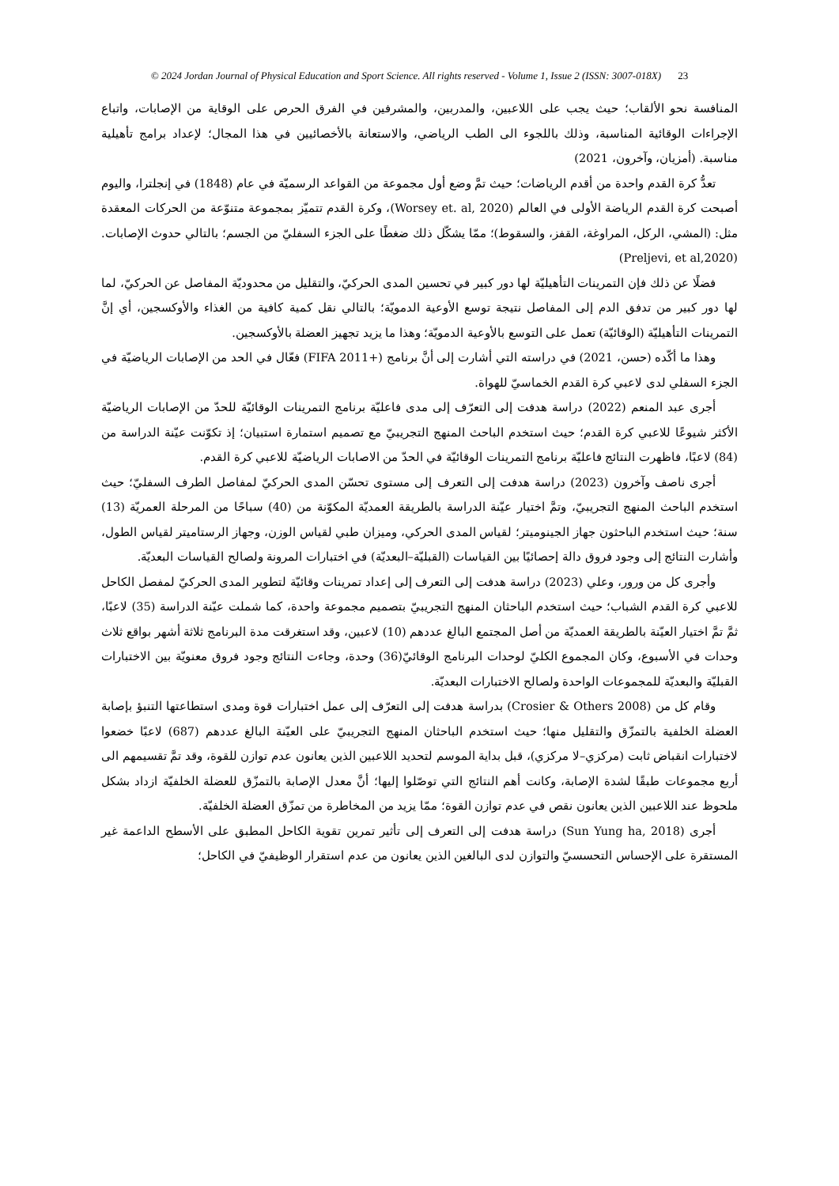© 2024 Jordan Journal of Physical Education and Sport Science. All rights reserved - Volume 1, Issue 2 (ISSN: 3007-018X) 23
المنافسة نحو الألقاب؛ حيث يجب على اللاعبين، والمدربين، والمشرفين في الفرق الحرص على الوقاية من الإصابات، واتباع الإجراءات الوقائية المناسبة، وذلك باللجوء الى الطب الرياضي، والاستعانة بالأخصائيين في هذا المجال؛ لإعداد برامج تأهيلية مناسبة. (أمزيان، وآخرون، 2021)
تعدُّ كرة القدم واحدة من أقدم الرياضات؛ حيث تمَّ وضع أول مجموعة من القواعد الرسميّة في عام (1848) في إنجلترا، واليوم أصبحت كرة القدم الرياضة الأولى في العالم (Worsey et. al, 2020)، وكرة القدم تتميّز بمجموعة متنوّعة من الحركات المعقدة مثل: (المشي، الركل، المراوغة، القفز، والسقوط)؛ ممّا يشكّل ذلك ضغطًا على الجزء السفليّ من الجسم؛ بالتالي حدوث الإصابات. (Preljevi, et al,2020)
فضلًا عن ذلك فإن التمرينات التأهيليّة لها دور كبير في تحسين المدى الحركيّ، والتقليل من محدوديّة المفاصل عن الحركيّ، لما لها دور كبير من تدفق الدم إلى المفاصل نتيجة توسع الأوعية الدمويّة؛ بالتالي نقل كمية كافية من الغذاء والأوكسجين، أي إنَّ التمرينات التأهيليّة (الوقائيّة) تعمل على التوسع بالأوعية الدمويّة؛ وهذا ما يزيد تجهيز العضلة بالأوكسجين.
وهذا ما أكّده (حسن، 2021) في دراسته التي أشارت إلى أنَّ برنامج (+FIFA 2011) فعّال في الحد من الإصابات الرياضيّة في الجزء السفلي لدى لاعبي كرة القدم الخماسيّ للهواة.
أجرى عبد المنعم (2022) دراسة هدفت إلى التعرّف إلى مدى فاعليّة برنامج التمرينات الوقائيّة للحدّ من الإصابات الرياضيّة الأكثر شيوعًا للاعبي كرة القدم؛ حيث استخدم الباحث المنهج التجريبيّ مع تصميم استمارة استبيان؛ إذ تكوّنت عيّنة الدراسة من (84) لاعبًا، فاظهرت النتائج فاعليّة برنامج التمرينات الوقائيّة في الحدّ من الاصابات الرياضيّة للاعبي كرة القدم.
أجرى ناصف وآخرون (2023) دراسة هدفت إلى التعرف إلى مستوى تحسّن المدى الحركيّ لمفاصل الطرف السفليّ؛ حيث استخدم الباحث المنهج التجريبيّ، وتمَّ اختيار عيّنة الدراسة بالطريقة العمديّة المكوّنة من (40) سباحًا من المرحلة العمريّة (13) سنة؛ حيث استخدم الباحثون جهاز الجينوميتر؛ لقياس المدى الحركي، وميزان طبي لقياس الوزن، وجهاز الرستاميتر لقياس الطول، وأشارت النتائج إلى وجود فروق دالة إحصائيًا بين القياسات (القبليّة–البعديّة) في اختبارات المرونة ولصالح القياسات البعديّة.
وأجرى كل من ورور، وعلي (2023) دراسة هدفت إلى التعرف إلى إعداد تمرينات وقائيّة لتطوير المدى الحركيّ لمفصل الكاحل للاعبي كرة القدم الشباب؛ حيث استخدم الباحثان المنهج التجريبيّ بتصميم مجموعة واحدة، كما شملت عيّنة الدراسة (35) لاعبًا، ثمَّ تمَّ اختيار العيّنة بالطريقة العمديّة من أصل المجتمع البالغ عددهم (10) لاعبين، وقد استغرقت مدة البرنامج ثلاثة أشهر بواقع ثلاث وحدات في الأسبوع، وكان المجموع الكليّ لوحدات البرنامج الوقائيّ(36) وحدة، وجاءت النتائج وجود فروق معنويّة بين الاختبارات القبليّة والبعديّة للمجموعات الواحدة ولصالح الاختبارات البعديّة.
وقام كل من (Crosier & Others 2008) بدراسة هدفت إلى التعرّف إلى عمل اختبارات قوة ومدى استطاعتها التنبؤ بإصابة العضلة الخلفية بالتمزّق والتقليل منها؛ حيث استخدم الباحثان المنهج التجريبيّ على العيّنة البالغ عددهم (687) لاعبًا خضعوا لاختبارات انقباض ثابت (مركزي–لا مركزي)، قبل بداية الموسم لتحديد اللاعبين الذين يعانون عدم توازن للقوة، وقد تمَّ تقسيمهم الى أربع مجموعات طبقًا لشدة الإصابة، وكانت أهم النتائج التي توصّلوا إليها؛ أنَّ معدل الإصابة بالتمزّق للعضلة الخلفيّة ازداد بشكل ملحوظ عند اللاعبين الذين يعانون نقص في عدم توازن القوة؛ ممّا يزيد من المخاطرة من تمزّق العضلة الخلفيّة.
أجرى (Sun Yung ha, 2018) دراسة هدفت إلى التعرف إلى تأثير تمرين تقوية الكاحل المطبق على الأسطح الداعمة غير المستقرة على الإحساس التحسسيّ والتوازن لدى البالغين الذين يعانون من عدم استقرار الوظيفيّ في الكاحل؛